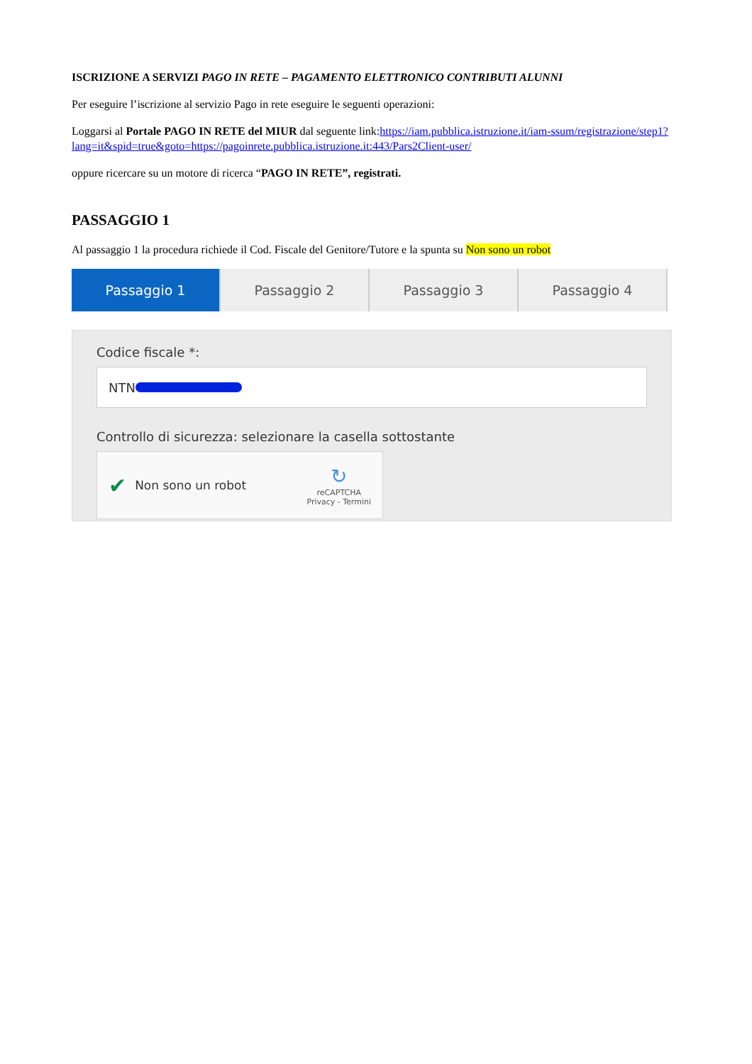ISCRIZIONE A SERVIZI PAGO IN RETE – PAGAMENTO ELETTRONICO CONTRIBUTI ALUNNI
Per eseguire l’iscrizione al servizio Pago in rete eseguire le seguenti operazioni:
Loggarsi al Portale PAGO IN RETE del MIUR dal seguente link:https://iam.pubblica.istruzione.it/iam-ssum/registrazione/step1?lang=it&spid=true&goto=https://pagoinrete.pubblica.istruzione.it:443/Pars2Client-user/
oppure ricercare su un motore di ricerca “PAGO IN RETE”, registrati.
PASSAGGIO 1
Al passaggio 1 la procedura richiede il Cod. Fiscale del Genitore/Tutore e la spunta su Non sono un robot
Passaggio 1 Passaggio 2 Passaggio 3 Passaggio 4
Codice fiscale *:
NTN
Controllo di sicurezza: selezionare la casella sottostante
✔ Non sono un robot
↻
reCAPTCHA
Privacy - Termini